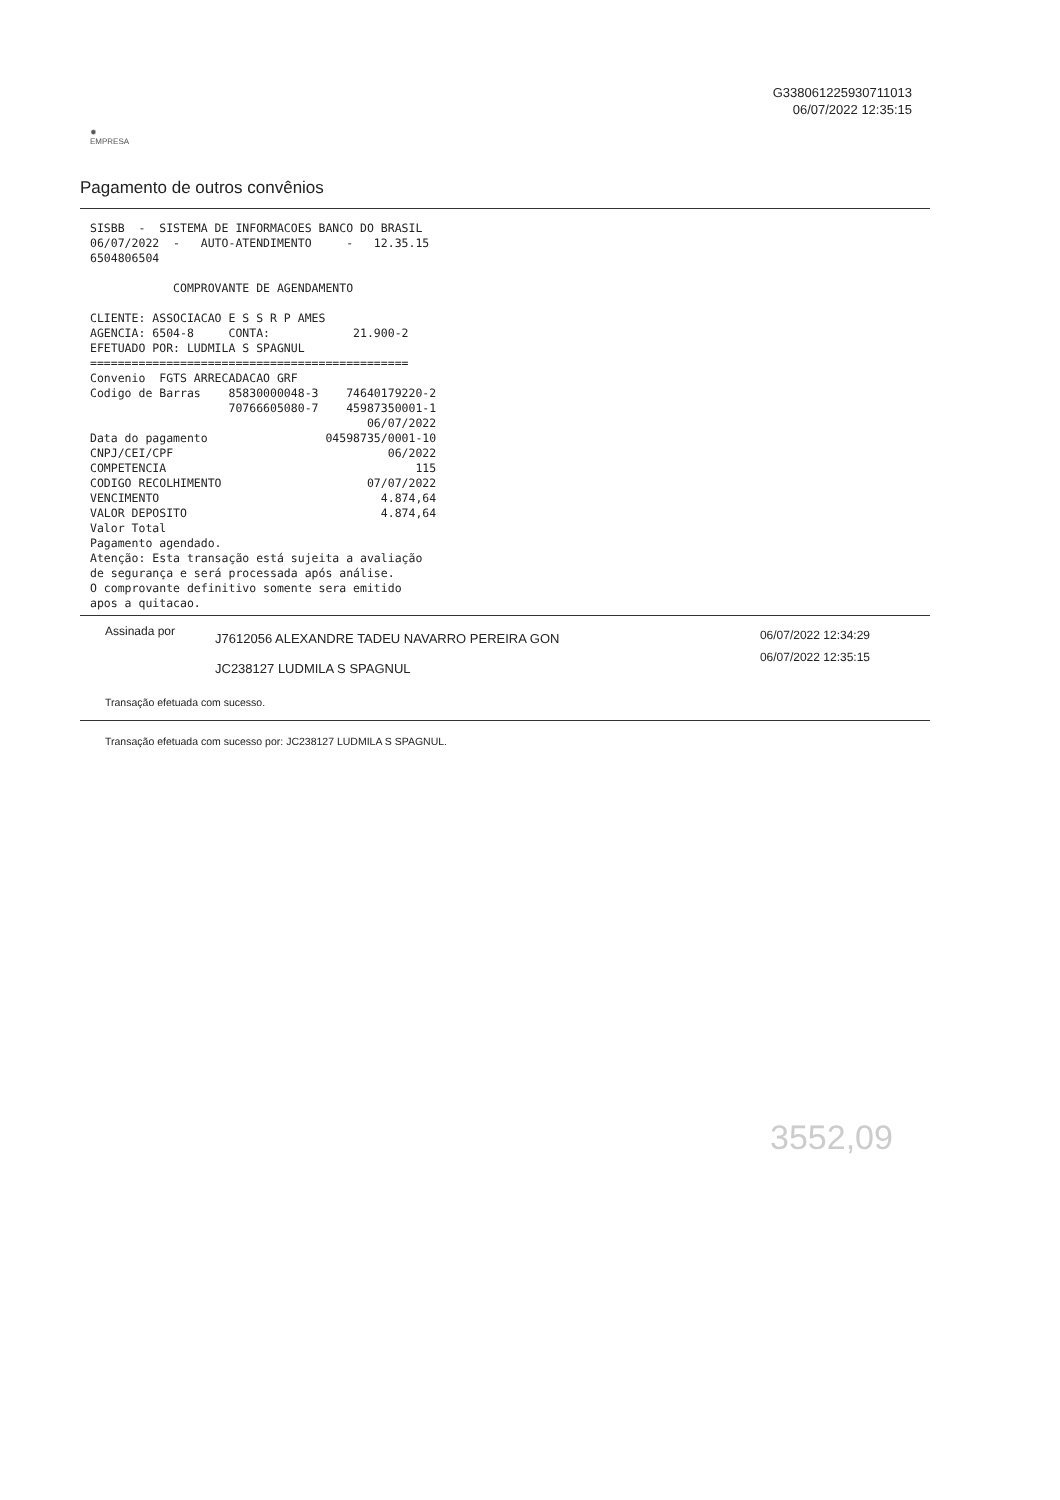G338061225930711013
06/07/2022 12:35:15
✹
EMPRESA
Pagamento de outros convênios
SISBB  -  SISTEMA DE INFORMACOES BANCO DO BRASIL
06/07/2022  -   AUTO-ATENDIMENTO     -   12.35.15
6504806504

            COMPROVANTE DE AGENDAMENTO

CLIENTE: ASSOCIACAO E S S R P AMES
AGENCIA: 6504-8     CONTA:            21.900-2
EFETUADO POR: LUDMILA S SPAGNUL
==============================================
Convenio  FGTS ARRECADACAO GRF
Codigo de Barras    85830000048-3    74640179220-2
                    70766605080-7    45987350001-1
                                        06/07/2022
Data do pagamento                 04598735/0001-10
CNPJ/CEI/CPF                               06/2022
COMPETENCIA                                    115
CODIGO RECOLHIMENTO                     07/07/2022
VENCIMENTO                                4.874,64
VALOR DEPOSITO                            4.874,64
Valor Total
Pagamento agendado.
Atenção: Esta transação está sujeita a avaliação
de segurança e será processada após análise.
O comprovante definitivo somente sera emitido
apos a quitacao.
Assinada por
J7612056 ALEXANDRE TADEU NAVARRO PEREIRA GON
JC238127 LUDMILA S SPAGNUL
06/07/2022 12:34:29
06/07/2022 12:35:15
Transação efetuada com sucesso.
Transação efetuada com sucesso por: JC238127 LUDMILA S SPAGNUL.
3552,09